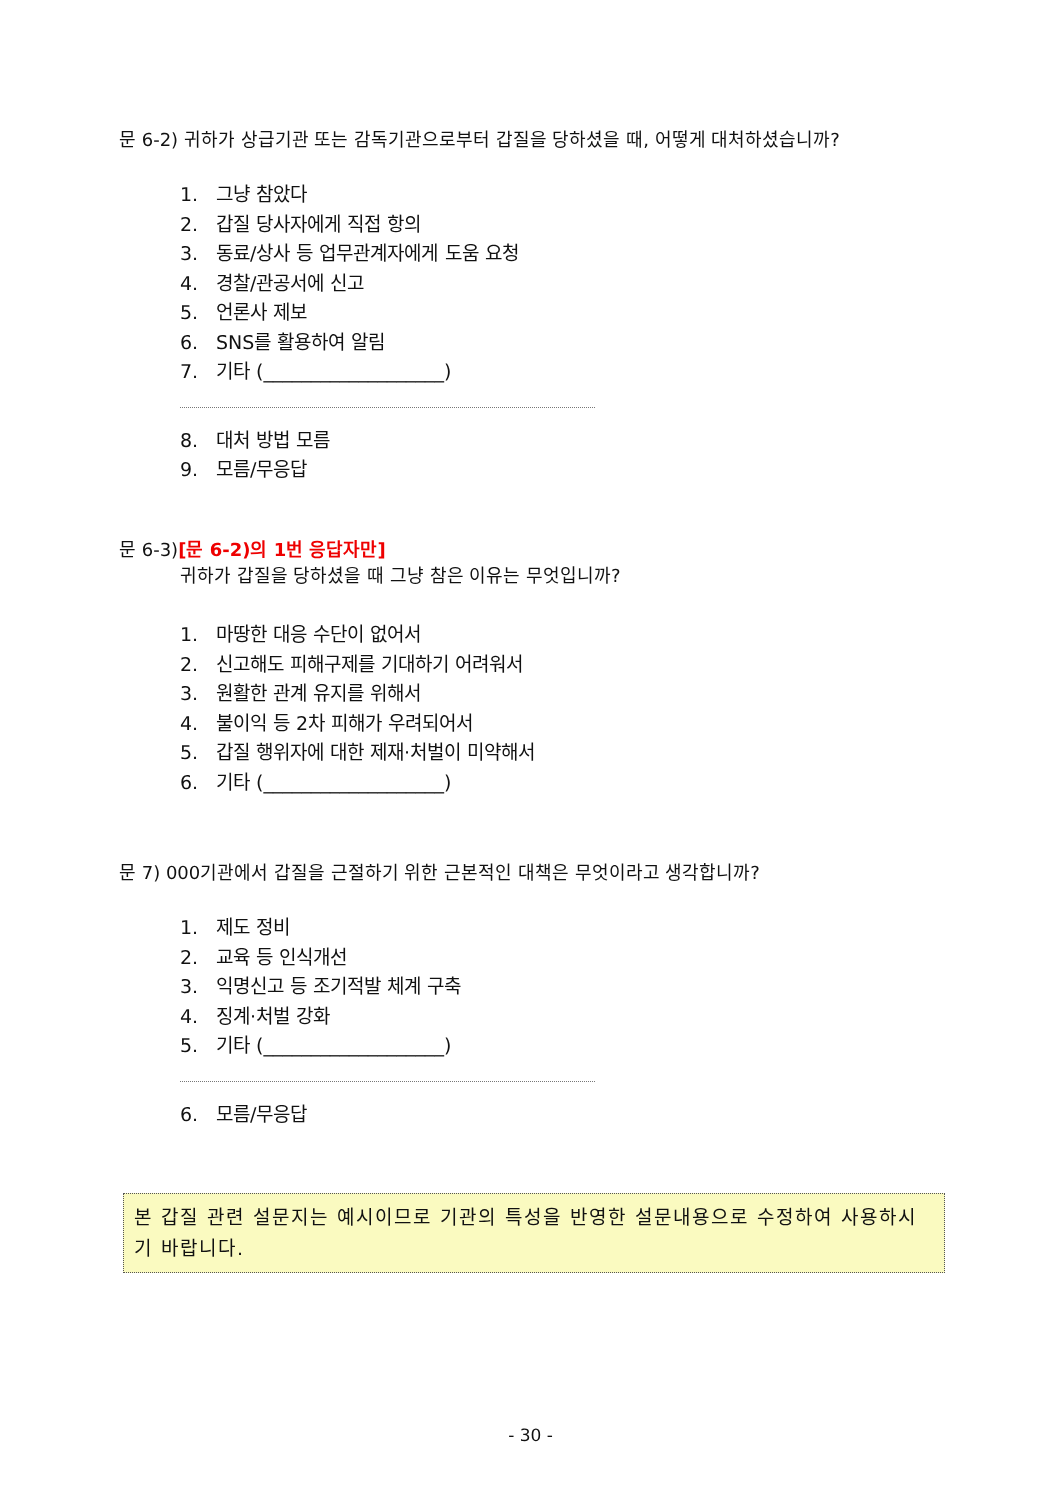문 6-2) 귀하가 상급기관 또는 감독기관으로부터 갑질을 당하셨을 때, 어떻게 대처하셨습니까?
1. 그냥 참았다
2. 갑질 당사자에게 직접 항의
3. 동료/상사 등 업무관계자에게 도움 요청
4. 경찰/관공서에 신고
5. 언론사 제보
6. SNS를 활용하여 알림
7. 기타 (___________________)
8. 대처 방법 모름
9. 모름/무응답
문 6-3)[문 6-2)의 1번 응답자만]
귀하가 갑질을 당하셨을 때 그냥 참은 이유는 무엇입니까?
1. 마땅한 대응 수단이 없어서
2. 신고해도 피해구제를 기대하기 어려워서
3. 원활한 관계 유지를 위해서
4. 불이익 등 2차 피해가 우려되어서
5. 갑질 행위자에 대한 제재·처벌이 미약해서
6. 기타 (___________________)
문 7) 000기관에서 갑질을 근절하기 위한 근본적인 대책은 무엇이라고 생각합니까?
1. 제도 정비
2. 교육 등 인식개선
3. 익명신고 등 조기적발 체계 구축
4. 징계·처벌 강화
5. 기타 (___________________)
6. 모름/무응답
본 갑질 관련 설문지는 예시이므로 기관의 특성을 반영한 설문내용으로 수정하여 사용하시기 바랍니다.
- 30 -